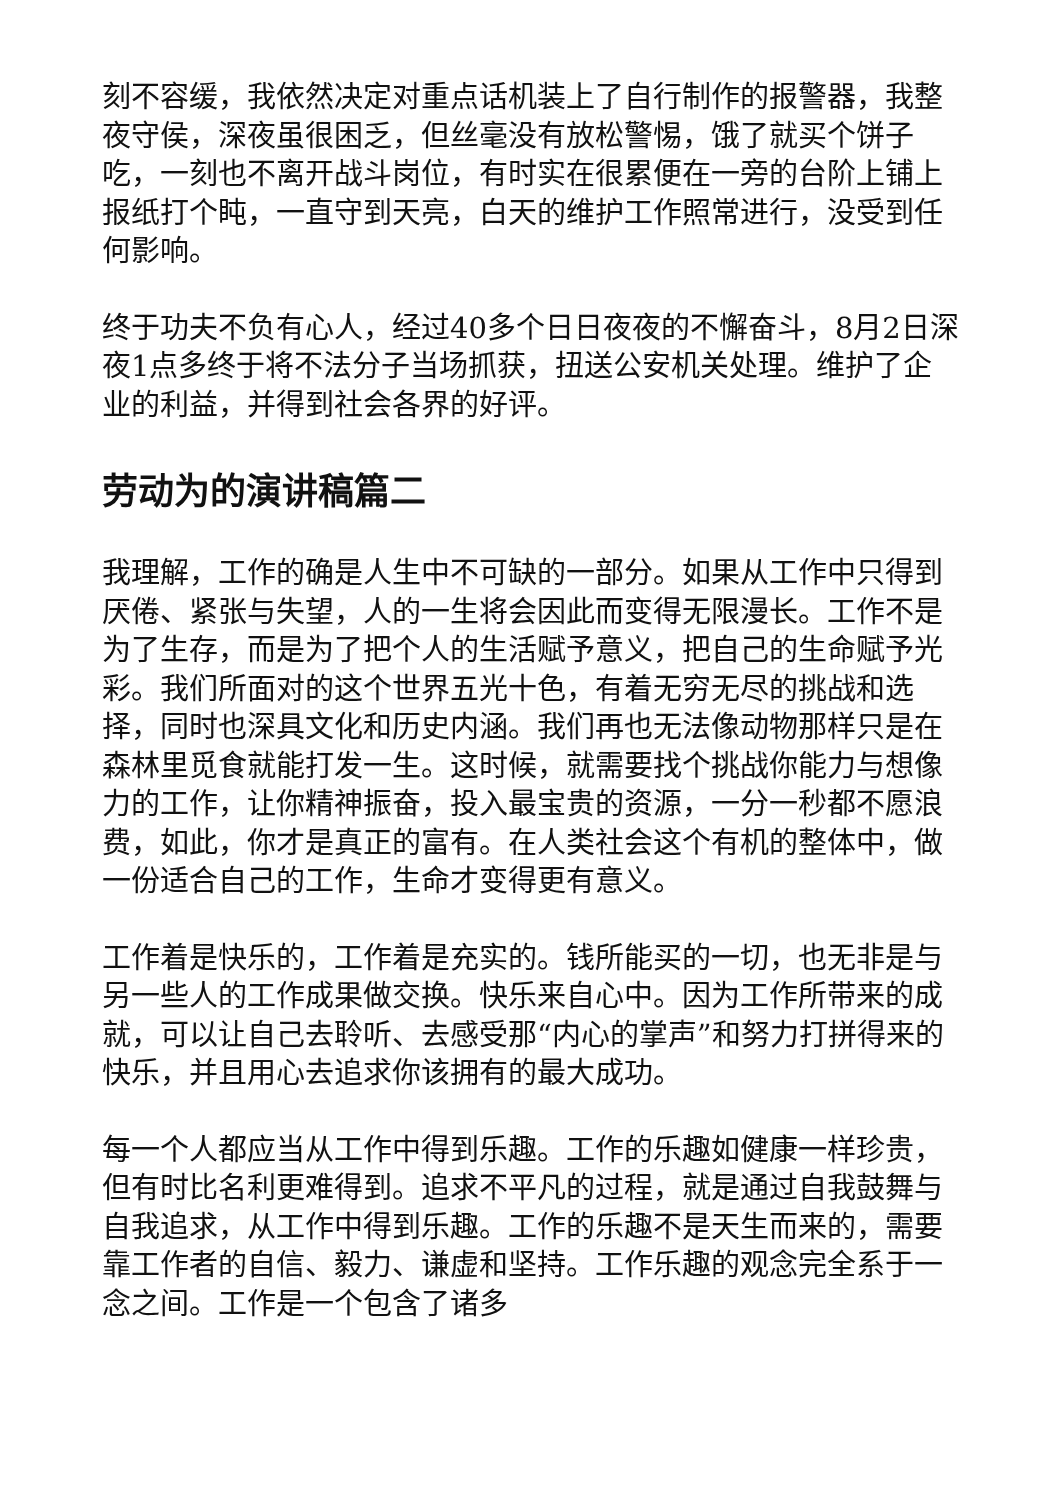刻不容缓，我依然决定对重点话机装上了自行制作的报警器，我整夜守侯，深夜虽很困乏，但丝毫没有放松警惕，饿了就买个饼子吃，一刻也不离开战斗岗位，有时实在很累便在一旁的台阶上铺上报纸打个盹，一直守到天亮，白天的维护工作照常进行，没受到任何影响。
终于功夫不负有心人，经过40多个日日夜夜的不懈奋斗，8月2日深夜1点多终于将不法分子当场抓获，扭送公安机关处理。维护了企业的利益，并得到社会各界的好评。
劳动为的演讲稿篇二
我理解，工作的确是人生中不可缺的一部分。如果从工作中只得到厌倦、紧张与失望，人的一生将会因此而变得无限漫长。工作不是为了生存，而是为了把个人的生活赋予意义，把自己的生命赋予光彩。我们所面对的这个世界五光十色，有着无穷无尽的挑战和选择，同时也深具文化和历史内涵。我们再也无法像动物那样只是在森林里觅食就能打发一生。这时候，就需要找个挑战你能力与想像力的工作，让你精神振奋，投入最宝贵的资源，一分一秒都不愿浪费，如此，你才是真正的富有。在人类社会这个有机的整体中，做一份适合自己的工作，生命才变得更有意义。
工作着是快乐的，工作着是充实的。钱所能买的一切，也无非是与另一些人的工作成果做交换。快乐来自心中。因为工作所带来的成就，可以让自己去聆听、去感受那“内心的掌声”和努力打拼得来的快乐，并且用心去追求你该拥有的最大成功。
每一个人都应当从工作中得到乐趣。工作的乐趣如健康一样珍贵，但有时比名利更难得到。追求不平凡的过程，就是通过自我鼓舞与自我追求，从工作中得到乐趣。工作的乐趣不是天生而来的，需要靠工作者的自信、毅力、谦虚和坚持。工作乐趣的观念完全系于一念之间。工作是一个包含了诸多